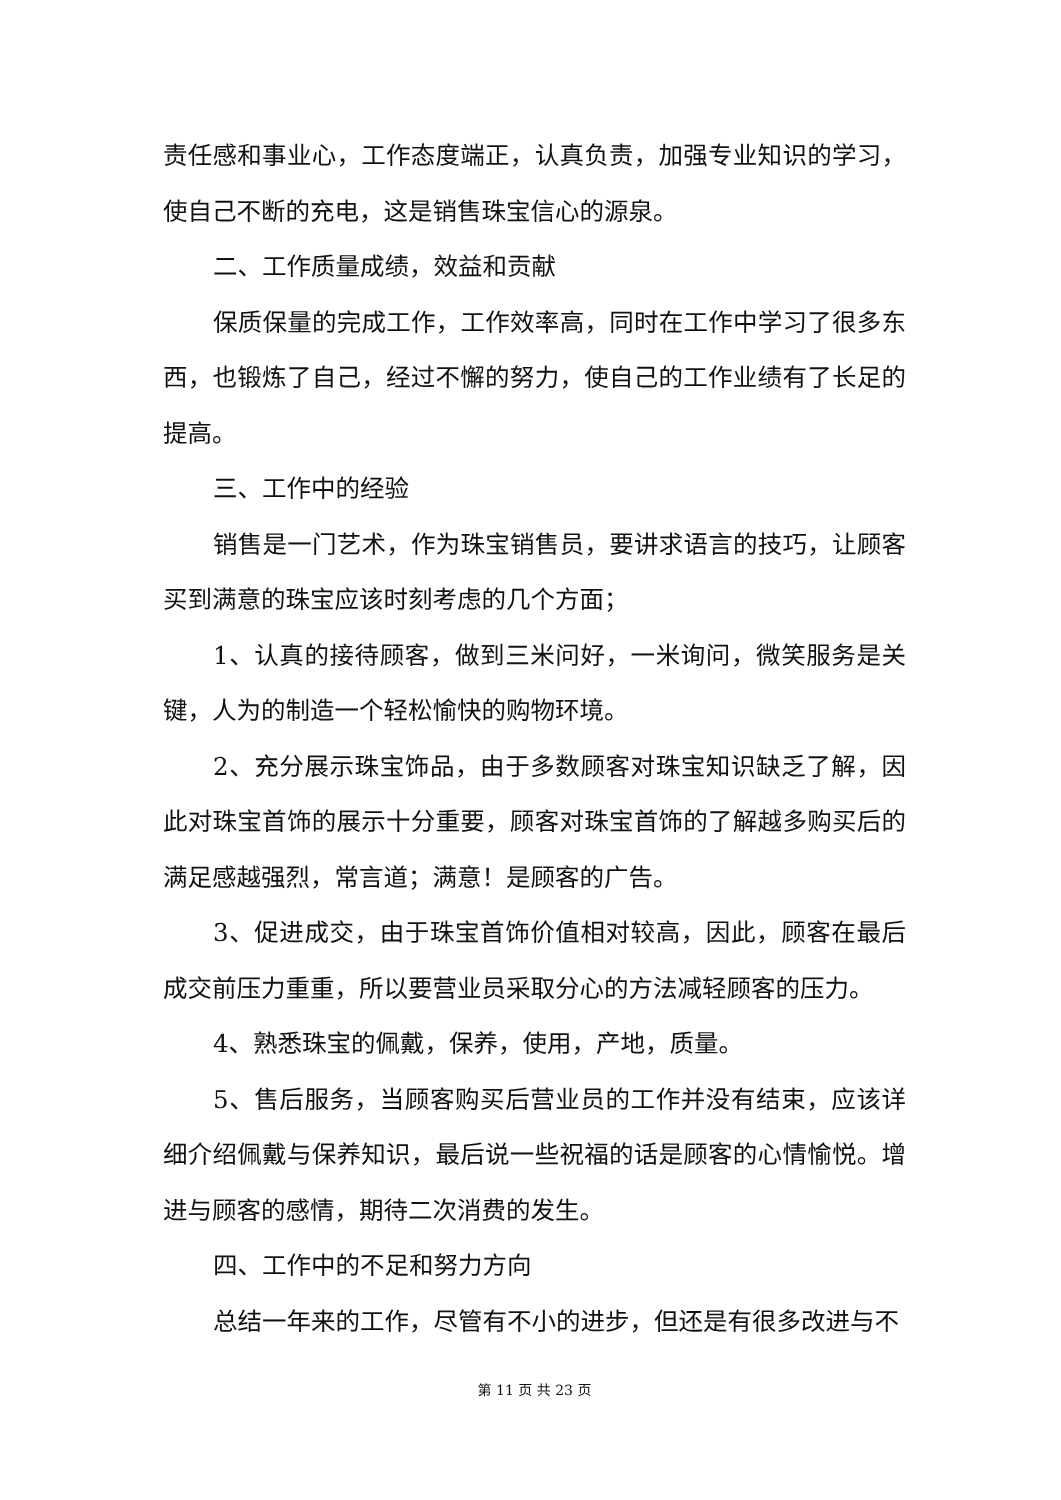责任感和事业心，工作态度端正，认真负责，加强专业知识的学习，使自己不断的充电，这是销售珠宝信心的源泉。
二、工作质量成绩，效益和贡献
保质保量的完成工作，工作效率高，同时在工作中学习了很多东西，也锻炼了自己，经过不懈的努力，使自己的工作业绩有了长足的提高。
三、工作中的经验
销售是一门艺术，作为珠宝销售员，要讲求语言的技巧，让顾客买到满意的珠宝应该时刻考虑的几个方面；
1、认真的接待顾客，做到三米问好，一米询问，微笑服务是关键，人为的制造一个轻松愉快的购物环境。
2、充分展示珠宝饰品，由于多数顾客对珠宝知识缺乏了解，因此对珠宝首饰的展示十分重要，顾客对珠宝首饰的了解越多购买后的满足感越强烈，常言道；满意！是顾客的广告。
3、促进成交，由于珠宝首饰价值相对较高，因此，顾客在最后成交前压力重重，所以要营业员采取分心的方法减轻顾客的压力。
4、熟悉珠宝的佩戴，保养，使用，产地，质量。
5、售后服务，当顾客购买后营业员的工作并没有结束，应该详细介绍佩戴与保养知识，最后说一些祝福的话是顾客的心情愉悦。增进与顾客的感情，期待二次消费的发生。
四、工作中的不足和努力方向
总结一年来的工作，尽管有不小的进步，但还是有很多改进与不
第 11 页 共 23 页